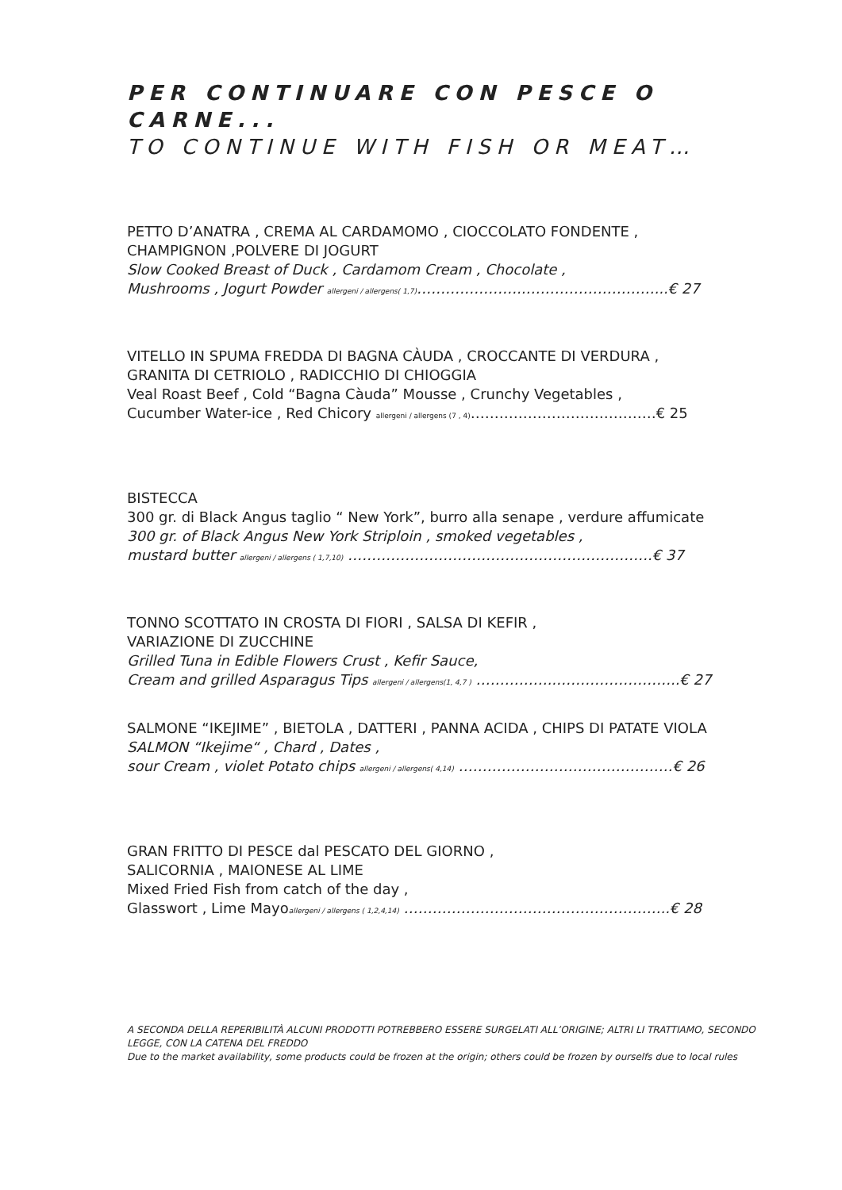PER CONTINUARE CON PESCE O CARNE...
TO CONTINUE WITH FISH OR MEAT…
PETTO D’ANATRA , CREMA AL CARDAMOMO , CIOCCOLATO FONDENTE ,
CHAMPIGNON ,POLVERE DI JOGURT
Slow Cooked Breast of Duck , Cardamom Cream , Chocolate ,
Mushrooms , Jogurt Powder allergeni / allergens( 1,7)…………………..………………………...€ 27
VITELLO IN SPUMA FREDDA DI BAGNA CÀUDA , CROCCANTE DI VERDURA ,
GRANITA DI CETRIOLO , RADICCHIO DI CHIOGGIA
Veal Roast Beef , Cold “Bagna Càuda” Mousse , Crunchy Vegetables ,
Cucumber Water-ice , Red Chicory allergeni / allergens (7 , 4)…………………………………€ 25
BISTECCA
300 gr. di Black Angus taglio “ New York”, burro alla senape , verdure affumicate
300 gr. of Black Angus New York Striploin , smoked vegetables ,
mustard butter allergeni / allergens ( 1,7,10) ……………………………………………………….€ 37
TONNO SCOTTATO IN CROSTA DI FIORI , SALSA DI KEFIR ,
VARIAZIONE DI ZUCCHINE
Grilled Tuna in Edible Flowers Crust , Kefir Sauce,
Cream and grilled Asparagus Tips allergeni / allergens(1, 4,7 ) ……………..……………………..€ 27
SALMONE “IKEJIME” , BIETOLA , DATTERI , PANNA ACIDA , CHIPS DI PATATE VIOLA
SALMON “Ikejime“ , Chard , Dates ,
sour Cream , violet Potato chips allergeni / allergens( 4,14) ………………………………………€ 26
GRAN FRITTO DI PESCE dal PESCATO DEL GIORNO ,
SALICORNIA , MAIONESE AL LIME
Mixed Fried Fish from catch of the day ,
Glasswort , Lime Mayoallergeni / allergens ( 1,2,4,14) ………………………………………………..€ 28
A SECONDA DELLA REPERIBILITÀ ALCUNI PRODOTTI POTREBBERO ESSERE SURGELATI ALL’ORIGINE; ALTRI LI TRATTIAMO, SECONDO LEGGE, CON LA CATENA DEL FREDDO
Due to the market availability, some products could be frozen at the origin; others could be frozen by ourselfs due to local rules